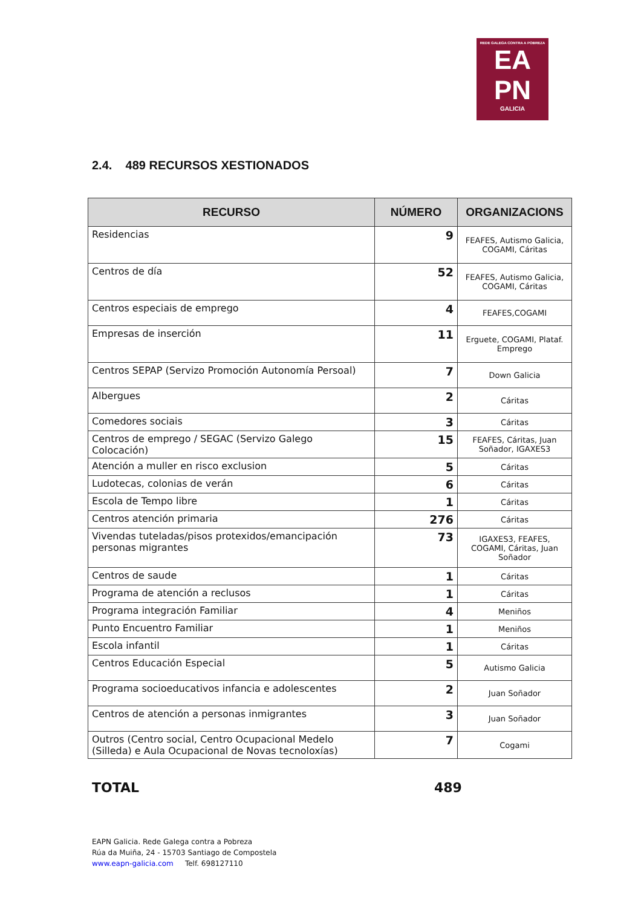REDE GALEGA CONTRA A POBREZA
EA
PN
GALICIA
2.4. 489 RECURSOS XESTIONADOS
| RECURSO | NÚMERO | ORGANIZACIONS |
| --- | --- | --- |
| Residencias | 9 | FEAFES, Autismo Galicia, COGAMI, Cáritas |
| Centros de día | 52 | FEAFES, Autismo Galicia, COGAMI, Cáritas |
| Centros especiais de emprego | 4 | FEAFES,COGAMI |
| Empresas de inserción | 11 | Erguete, COGAMI, Plataf. Emprego |
| Centros SEPAP (Servizo Promoción Autonomía Persoal) | 7 | Down Galicia |
| Albergues | 2 | Cáritas |
| Comedores sociais | 3 | Cáritas |
| Centros de emprego / SEGAC (Servizo Galego Colocación) | 15 | FEAFES, Cáritas, Juan Soñador, IGAXES3 |
| Atención a muller en risco exclusion | 5 | Cáritas |
| Ludotecas, colonias de verán | 6 | Cáritas |
| Escola de Tempo libre | 1 | Cáritas |
| Centros atención primaria | 276 | Cáritas |
| Vivendas tuteladas/pisos protexidos/emancipación personas migrantes | 73 | IGAXES3, FEAFES, COGAMI, Cáritas, Juan Soñador |
| Centros de saude | 1 | Cáritas |
| Programa de atención a reclusos | 1 | Cáritas |
| Programa integración Familiar | 4 | Meniños |
| Punto Encuentro Familiar | 1 | Meniños |
| Escola infantil | 1 | Cáritas |
| Centros Educación Especial | 5 | Autismo Galicia |
| Programa socioeducativos infancia e adolescentes | 2 | Juan Soñador |
| Centros de atención a personas inmigrantes | 3 | Juan Soñador |
| Outros (Centro social, Centro Ocupacional Medelo (Silleda) e Aula Ocupacional de Novas tecnoloxías) | 7 | Cogami |
TOTAL 489
EAPN Galicia. Rede Galega contra a Pobreza
Rúa da Muiña, 24 - 15703 Santiago de Compostela
www.eapn-galicia.com Telf. 698127110